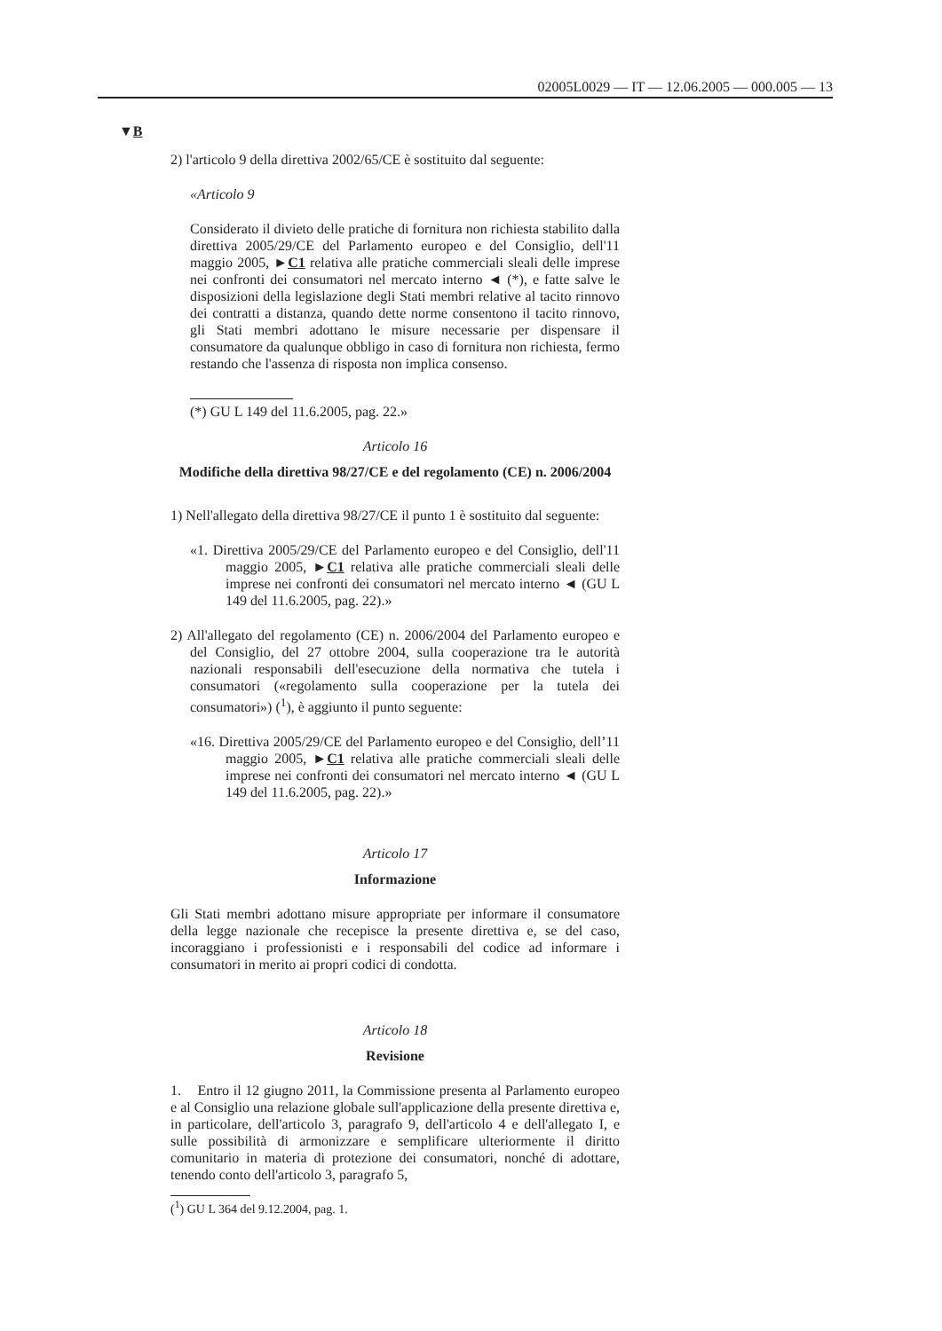02005L0029 — IT — 12.06.2005 — 000.005 — 13
▼B
2) l'articolo 9 della direttiva 2002/65/CE è sostituito dal seguente:
«Articolo 9
Considerato il divieto delle pratiche di fornitura non richiesta stabilito dalla direttiva 2005/29/CE del Parlamento europeo e del Consiglio, dell'11 maggio 2005, ►C1 relativa alle pratiche commerciali sleali delle imprese nei confronti dei consumatori nel mercato interno ◄ (*), e fatte salve le disposizioni della legislazione degli Stati membri relative al tacito rinnovo dei contratti a distanza, quando dette norme consentono il tacito rinnovo, gli Stati membri adottano le misure necessarie per dispensare il consumatore da qualunque obbligo in caso di fornitura non richiesta, fermo restando che l'assenza di risposta non implica consenso.
(*) GU L 149 del 11.6.2005, pag. 22.»
Articolo 16
Modifiche della direttiva 98/27/CE e del regolamento (CE) n. 2006/2004
1) Nell'allegato della direttiva 98/27/CE il punto 1 è sostituito dal seguente:
«1. Direttiva 2005/29/CE del Parlamento europeo e del Consiglio, dell'11 maggio 2005, ►C1 relativa alle pratiche commerciali sleali delle imprese nei confronti dei consumatori nel mercato interno ◄ (GU L 149 del 11.6.2005, pag. 22).»
2) All'allegato del regolamento (CE) n. 2006/2004 del Parlamento europeo e del Consiglio, del 27 ottobre 2004, sulla cooperazione tra le autorità nazionali responsabili dell'esecuzione della normativa che tutela i consumatori («regolamento sulla cooperazione per la tutela dei consumatori») (<sup>1</sup>), è aggiunto il punto seguente:
«16. Direttiva 2005/29/CE del Parlamento europeo e del Consiglio, dell’11 maggio 2005, ►C1 relativa alle pratiche commerciali sleali delle imprese nei confronti dei consumatori nel mercato interno ◄ (GU L 149 del 11.6.2005, pag. 22).»
Articolo 17
Informazione
Gli Stati membri adottano misure appropriate per informare il consumatore della legge nazionale che recepisce la presente direttiva e, se del caso, incoraggiano i professionisti e i responsabili del codice ad informare i consumatori in merito ai propri codici di condotta.
Articolo 18
Revisione
1. Entro il 12 giugno 2011, la Commissione presenta al Parlamento europeo e al Consiglio una relazione globale sull'applicazione della presente direttiva e, in particolare, dell'articolo 3, paragrafo 9, dell'articolo 4 e dell'allegato I, e sulle possibilità di armonizzare e semplificare ulteriormente il diritto comunitario in materia di protezione dei consumatori, nonché di adottare, tenendo conto dell'articolo 3, paragrafo 5,
(<sup>1</sup>) GU L 364 del 9.12.2004, pag. 1.